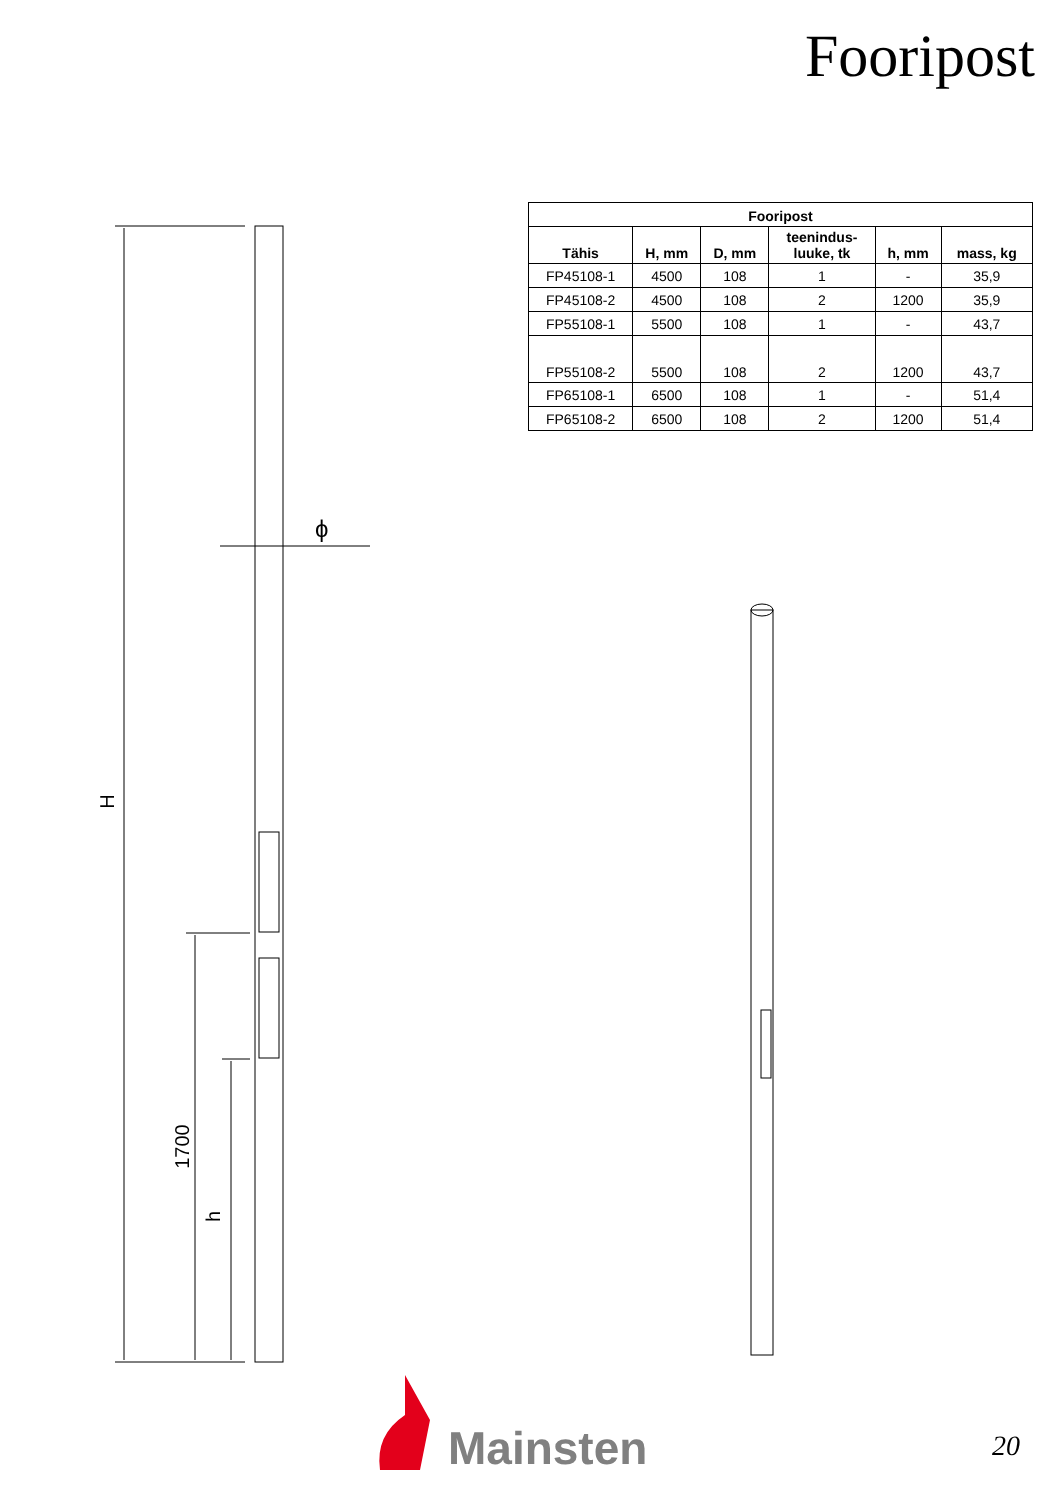Fooripost
| Fooripost | | | | | |
| --- | --- | --- | --- | --- | --- |
| Tähis | H, mm | D, mm | teenindus- luuke, tk | h, mm | mass, kg |
| FP45108-1 | 4500 | 108 | 1 | - | 35,9 |
| FP45108-2 | 4500 | 108 | 2 | 1200 | 35,9 |
| FP55108-1 | 5500 | 108 | 1 | - | 43,7 |
| FP55108-2 | 5500 | 108 | 2 | 1200 | 43,7 |
| FP65108-1 | 6500 | 108 | 1 | - | 51,4 |
| FP65108-2 | 6500 | 108 | 2 | 1200 | 51,4 |
H
1700
h
ϕ
Mainsten
20